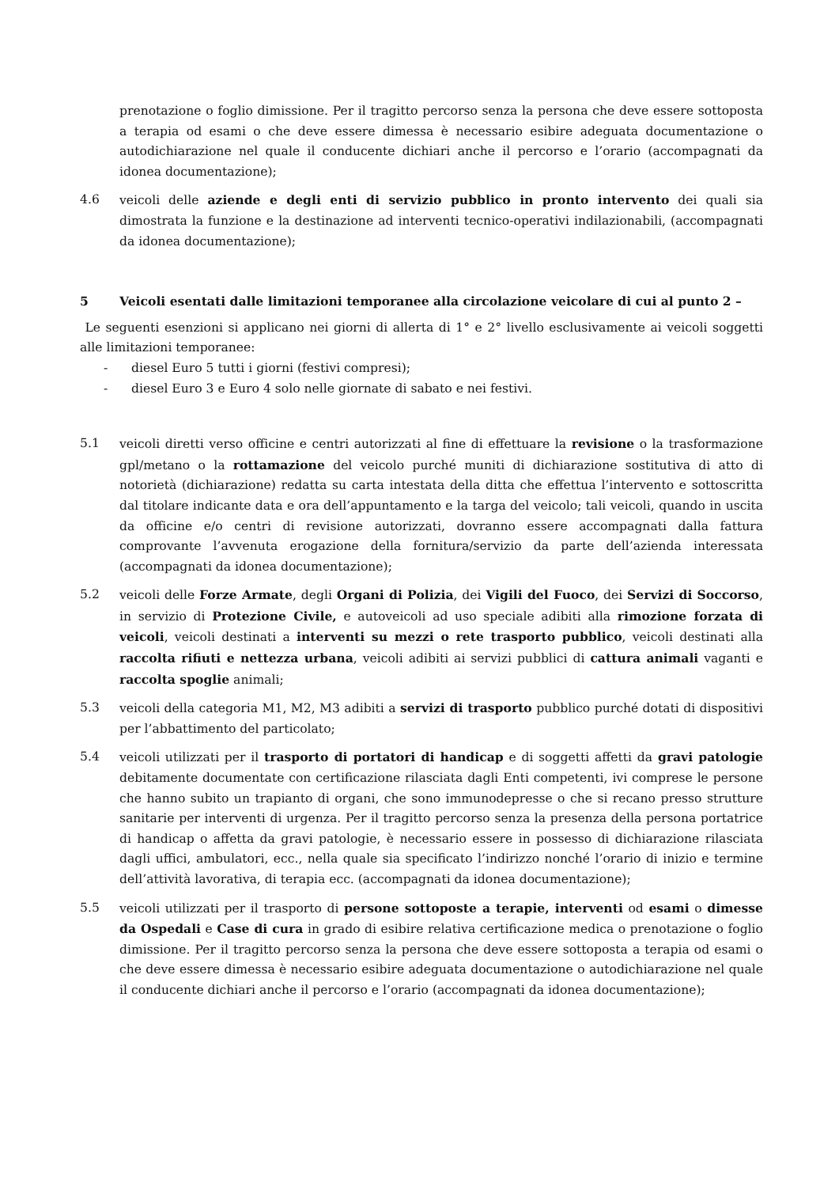prenotazione o foglio dimissione. Per il tragitto percorso senza la persona che deve essere sottoposta a terapia od esami o che deve essere dimessa è necessario esibire adeguata documentazione o autodichiarazione nel quale il conducente dichiari anche il percorso e l’orario (accompagnati da idonea documentazione);
4.6 veicoli delle aziende e degli enti di servizio pubblico in pronto intervento dei quali sia dimostrata la funzione e la destinazione ad interventi tecnico-operativi indilazionabili, (accompagnati da idonea documentazione);
5 Veicoli esentati dalle limitazioni temporanee alla circolazione veicolare di cui al punto 2 –
Le seguenti esenzioni si applicano nei giorni di allerta di 1° e 2° livello esclusivamente ai veicoli soggetti alle limitazioni temporanee:
- diesel Euro 5 tutti i giorni (festivi compresi);
- diesel Euro 3 e Euro 4 solo nelle giornate di sabato e nei festivi.
5.1 veicoli diretti verso officine e centri autorizzati al fine di effettuare la revisione o la trasformazione gpl/metano o la rottamazione del veicolo purché muniti di dichiarazione sostitutiva di atto di notorietà (dichiarazione) redatta su carta intestata della ditta che effettua l’intervento e sottoscritta dal titolare indicante data e ora dell’appuntamento e la targa del veicolo; tali veicoli, quando in uscita da officine e/o centri di revisione autorizzati, dovranno essere accompagnati dalla fattura comprovante l’avvenuta erogazione della fornitura/servizio da parte dell’azienda interessata (accompagnati da idonea documentazione);
5.2 veicoli delle Forze Armate, degli Organi di Polizia, dei Vigili del Fuoco, dei Servizi di Soccorso, in servizio di Protezione Civile, e autoveicoli ad uso speciale adibiti alla rimozione forzata di veicoli, veicoli destinati a interventi su mezzi o rete trasporto pubblico, veicoli destinati alla raccolta rifiuti e nettezza urbana, veicoli adibiti ai servizi pubblici di cattura animali vaganti e raccolta spoglie animali;
5.3 veicoli della categoria M1, M2, M3 adibiti a servizi di trasporto pubblico purché dotati di dispositivi per l’abbattimento del particolato;
5.4 veicoli utilizzati per il trasporto di portatori di handicap e di soggetti affetti da gravi patologie debitamente documentate con certificazione rilasciata dagli Enti competenti, ivi comprese le persone che hanno subito un trapianto di organi, che sono immunodepresse o che si recano presso strutture sanitarie per interventi di urgenza. Per il tragitto percorso senza la presenza della persona portatrice di handicap o affetta da gravi patologie, è necessario essere in possesso di dichiarazione rilasciata dagli uffici, ambulatori, ecc., nella quale sia specificato l’indirizzo nonché l’orario di inizio e termine dell’attività lavorativa, di terapia ecc. (accompagnati da idonea documentazione);
5.5 veicoli utilizzati per il trasporto di persone sottoposte a terapie, interventi od esami o dimesse da Ospedali e Case di cura in grado di esibire relativa certificazione medica o prenotazione o foglio dimissione. Per il tragitto percorso senza la persona che deve essere sottoposta a terapia od esami o che deve essere dimessa è necessario esibire adeguata documentazione o autodichiarazione nel quale il conducente dichiari anche il percorso e l’orario (accompagnati da idonea documentazione);